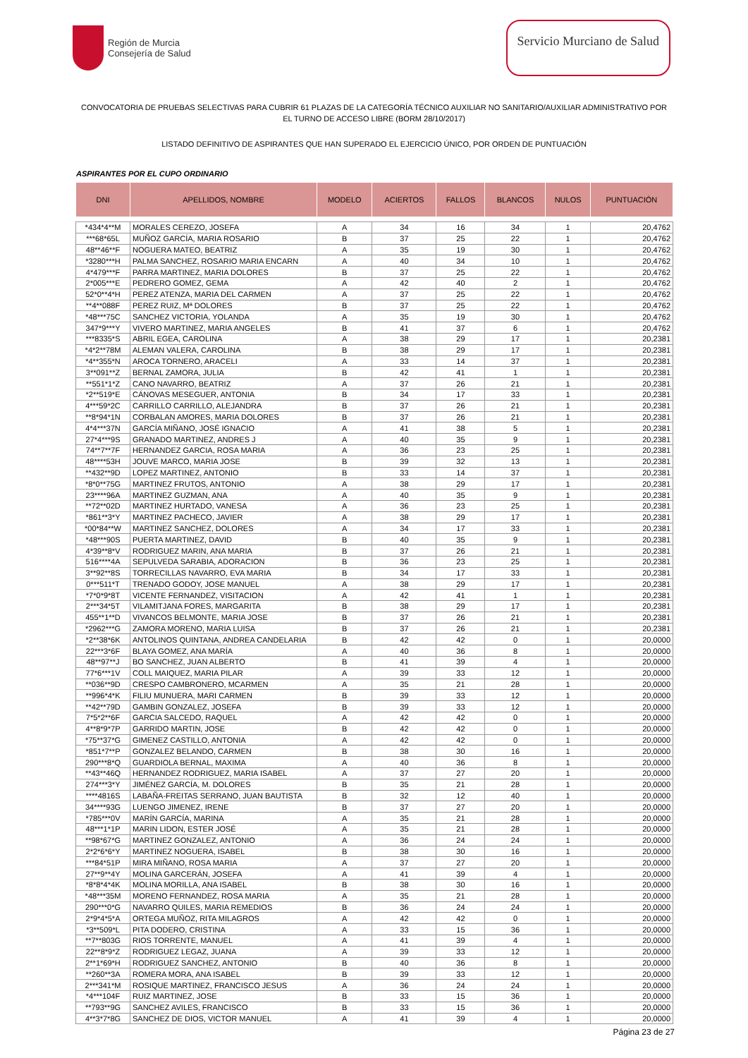Región de Murcia
Consejería de Salud
Servicio Murciano de Salud
CONVOCATORIA DE PRUEBAS SELECTIVAS PARA CUBRIR 61 PLAZAS DE LA CATEGORÍA TÉCNICO AUXILIAR NO SANITARIO/AUXILIAR ADMINISTRATIVO POR EL TURNO DE ACCESO LIBRE (BORM 28/10/2017)
LISTADO DEFINITIVO DE ASPIRANTES QUE HAN SUPERADO EL EJERCICIO ÚNICO, POR ORDEN DE PUNTUACIÓN
ASPIRANTES POR EL CUPO ORDINARIO
| DNI | APELLIDOS, NOMBRE | MODELO | ACIERTOS | FALLOS | BLANCOS | NULOS | PUNTUACIÓN |
| --- | --- | --- | --- | --- | --- | --- | --- |
| *434*4**M | MORALES CEREZO, JOSEFA | A | 34 | 16 | 34 | 1 | 20,4762 |
| ***68*65L | MUÑOZ GARCÍA, MARIA ROSARIO | B | 37 | 25 | 22 | 1 | 20,4762 |
| 48**46**F | NOGUERA MATEO, BEATRIZ | A | 35 | 19 | 30 | 1 | 20,4762 |
| *3280***H | PALMA SANCHEZ, ROSARIO MARIA ENCARN | A | 40 | 34 | 10 | 1 | 20,4762 |
| 4*479***F | PARRA MARTINEZ, MARIA DOLORES | B | 37 | 25 | 22 | 1 | 20,4762 |
| 2*005***E | PEDRERO GOMEZ, GEMA | A | 42 | 40 | 2 | 1 | 20,4762 |
| 52*0**4*H | PEREZ ATENZA, MARIA DEL CARMEN | A | 37 | 25 | 22 | 1 | 20,4762 |
| **4**088F | PEREZ RUIZ, Mª DOLORES | B | 37 | 25 | 22 | 1 | 20,4762 |
| *48***75C | SANCHEZ VICTORIA, YOLANDA | A | 35 | 19 | 30 | 1 | 20,4762 |
| 347*9***Y | VIVERO MARTINEZ, MARIA ANGELES | B | 41 | 37 | 6 | 1 | 20,4762 |
| ***8335*S | ABRIL EGEA, CAROLINA | A | 38 | 29 | 17 | 1 | 20,2381 |
| *4*2**78M | ALEMAN VALERA, CAROLINA | B | 38 | 29 | 17 | 1 | 20,2381 |
| *4**355*N | AROCA TORNERO, ARACELI | A | 33 | 14 | 37 | 1 | 20,2381 |
| 3**091**Z | BERNAL ZAMORA, JULIA | B | 42 | 41 | 1 | 1 | 20,2381 |
| **551*1*Z | CANO NAVARRO, BEATRIZ | A | 37 | 26 | 21 | 1 | 20,2381 |
| *2**519*E | CÁNOVAS MESEGUER, ANTONIA | B | 34 | 17 | 33 | 1 | 20,2381 |
| 4***59*2C | CARRILLO CARRILLO, ALEJANDRA | B | 37 | 26 | 21 | 1 | 20,2381 |
| **8*94*1N | CORBALAN AMORES, MARIA DOLORES | B | 37 | 26 | 21 | 1 | 20,2381 |
| 4*4***37N | GARCÍA MIÑANO, JOSÉ IGNACIO | A | 41 | 38 | 5 | 1 | 20,2381 |
| 27*4***9S | GRANADO MARTINEZ, ANDRES J | A | 40 | 35 | 9 | 1 | 20,2381 |
| 74**7**7F | HERNANDEZ GARCIA, ROSA MARIA | A | 36 | 23 | 25 | 1 | 20,2381 |
| 48****53H | JOUVE MARCO, MARIA JOSE | B | 39 | 32 | 13 | 1 | 20,2381 |
| **432**9D | LOPEZ MARTINEZ, ANTONIO | B | 33 | 14 | 37 | 1 | 20,2381 |
| *8*0**75G | MARTINEZ FRUTOS, ANTONIO | A | 38 | 29 | 17 | 1 | 20,2381 |
| 23****96A | MARTINEZ GUZMAN, ANA | A | 40 | 35 | 9 | 1 | 20,2381 |
| **72**02D | MARTINEZ HURTADO, VANESA | A | 36 | 23 | 25 | 1 | 20,2381 |
| *861**3*Y | MARTINEZ PACHECO, JAVIER | A | 38 | 29 | 17 | 1 | 20,2381 |
| *00*84**W | MARTINEZ SANCHEZ, DOLORES | A | 34 | 17 | 33 | 1 | 20,2381 |
| *48***90S | PUERTA MARTINEZ, DAVID | B | 40 | 35 | 9 | 1 | 20,2381 |
| 4*39**8*V | RODRIGUEZ MARIN, ANA MARIA | B | 37 | 26 | 21 | 1 | 20,2381 |
| 516****4A | SEPULVEDA SARABIA, ADORACION | B | 36 | 23 | 25 | 1 | 20,2381 |
| 3**92**8S | TORRECILLAS NAVARRO, EVA MARIA | B | 34 | 17 | 33 | 1 | 20,2381 |
| 0***511*T | TRENADO GODOY, JOSE MANUEL | A | 38 | 29 | 17 | 1 | 20,2381 |
| *7*0*9*8T | VICENTE FERNANDEZ, VISITACION | A | 42 | 41 | 1 | 1 | 20,2381 |
| 2***34*5T | VILAMITJANA FORES, MARGARITA | B | 38 | 29 | 17 | 1 | 20,2381 |
| 455**1**D | VIVANCOS BELMONTE, MARIA JOSE | B | 37 | 26 | 21 | 1 | 20,2381 |
| *2962***G | ZAMORA MORENO, MARIA LUISA | B | 37 | 26 | 21 | 1 | 20,2381 |
| *2**38*6K | ANTOLINOS QUINTANA, ANDREA CANDELARIA | B | 42 | 42 | 0 | 1 | 20,0000 |
| 22***3*6F | BLAYA GOMEZ, ANA MARÍA | A | 40 | 36 | 8 | 1 | 20,0000 |
| 48**97**J | BO SANCHEZ, JUAN ALBERTO | B | 41 | 39 | 4 | 1 | 20,0000 |
| 77*6***1V | COLL MAIQUEZ, MARIA PILAR | A | 39 | 33 | 12 | 1 | 20,0000 |
| **036**9D | CRESPO CAMBRONERO, MCARMEN | A | 35 | 21 | 28 | 1 | 20,0000 |
| **996*4*K | FILIU MUNUERA, MARI CARMEN | B | 39 | 33 | 12 | 1 | 20,0000 |
| **42**79D | GAMBIN GONZALEZ, JOSEFA | B | 39 | 33 | 12 | 1 | 20,0000 |
| 7*5*2**6F | GARCIA SALCEDO, RAQUEL | A | 42 | 42 | 0 | 1 | 20,0000 |
| 4**8*9*7P | GARRIDO MARTIN, JOSE | B | 42 | 42 | 0 | 1 | 20,0000 |
| *75**37*G | GIMENEZ CASTILLO, ANTONIA | A | 42 | 42 | 0 | 1 | 20,0000 |
| *851*7**P | GONZALEZ BELANDO, CARMEN | B | 38 | 30 | 16 | 1 | 20,0000 |
| 290***8*Q | GUARDIOLA BERNAL, MAXIMA | A | 40 | 36 | 8 | 1 | 20,0000 |
| **43**46Q | HERNANDEZ RODRIGUEZ, MARIA ISABEL | A | 37 | 27 | 20 | 1 | 20,0000 |
| 274***3*Y | JIMÉNEZ GARCÍA, M. DOLORES | B | 35 | 21 | 28 | 1 | 20,0000 |
| ****4816S | LABAÑA-FREITAS SERRANO, JUAN BAUTISTA | B | 32 | 12 | 40 | 1 | 20,0000 |
| 34****93G | LUENGO JIMENEZ, IRENE | B | 37 | 27 | 20 | 1 | 20,0000 |
| *785***0V | MARÍN GARCÍA, MARINA | A | 35 | 21 | 28 | 1 | 20,0000 |
| 48***1*1P | MARIN LIDON, ESTER JOSÉ | A | 35 | 21 | 28 | 1 | 20,0000 |
| **98*67*G | MARTINEZ GONZALEZ, ANTONIO | A | 36 | 24 | 24 | 1 | 20,0000 |
| 2*2*6*6*Y | MARTINEZ NOGUERA, ISABEL | B | 38 | 30 | 16 | 1 | 20,0000 |
| ***84*51P | MIRA MIÑANO, ROSA MARIA | A | 37 | 27 | 20 | 1 | 20,0000 |
| 27**9**4Y | MOLINA GARCERÁN, JOSEFA | A | 41 | 39 | 4 | 1 | 20,0000 |
| *8*8*4*4K | MOLINA MORILLA, ANA ISABEL | B | 38 | 30 | 16 | 1 | 20,0000 |
| *48***35M | MORENO FERNANDEZ, ROSA MARIA | A | 35 | 21 | 28 | 1 | 20,0000 |
| 290***0*G | NAVARRO QUILES, MARIA REMEDIOS | B | 36 | 24 | 24 | 1 | 20,0000 |
| 2*9*4*5*A | ORTEGA MUÑOZ, RITA MILAGROS | A | 42 | 42 | 0 | 1 | 20,0000 |
| *3**509*L | PITA DODERO, CRISTINA | A | 33 | 15 | 36 | 1 | 20,0000 |
| **7**803G | RIOS TORRENTE, MANUEL | A | 41 | 39 | 4 | 1 | 20,0000 |
| 22**8*9*Z | RODRIGUEZ LEGAZ, JUANA | A | 39 | 33 | 12 | 1 | 20,0000 |
| 2**1*69*H | RODRIGUEZ SANCHEZ, ANTONIO | B | 40 | 36 | 8 | 1 | 20,0000 |
| **260**3A | ROMERA MORA, ANA ISABEL | B | 39 | 33 | 12 | 1 | 20,0000 |
| 2***341*M | ROSIQUE MARTINEZ, FRANCISCO JESUS | A | 36 | 24 | 24 | 1 | 20,0000 |
| *4***104F | RUIZ MARTINEZ, JOSE | B | 33 | 15 | 36 | 1 | 20,0000 |
| **793**9G | SANCHEZ AVILES, FRANCISCO | B | 33 | 15 | 36 | 1 | 20,0000 |
| 4**3*7*8G | SANCHEZ DE DIOS, VICTOR MANUEL | A | 41 | 39 | 4 | 1 | 20,0000 |
Página 23 de 27